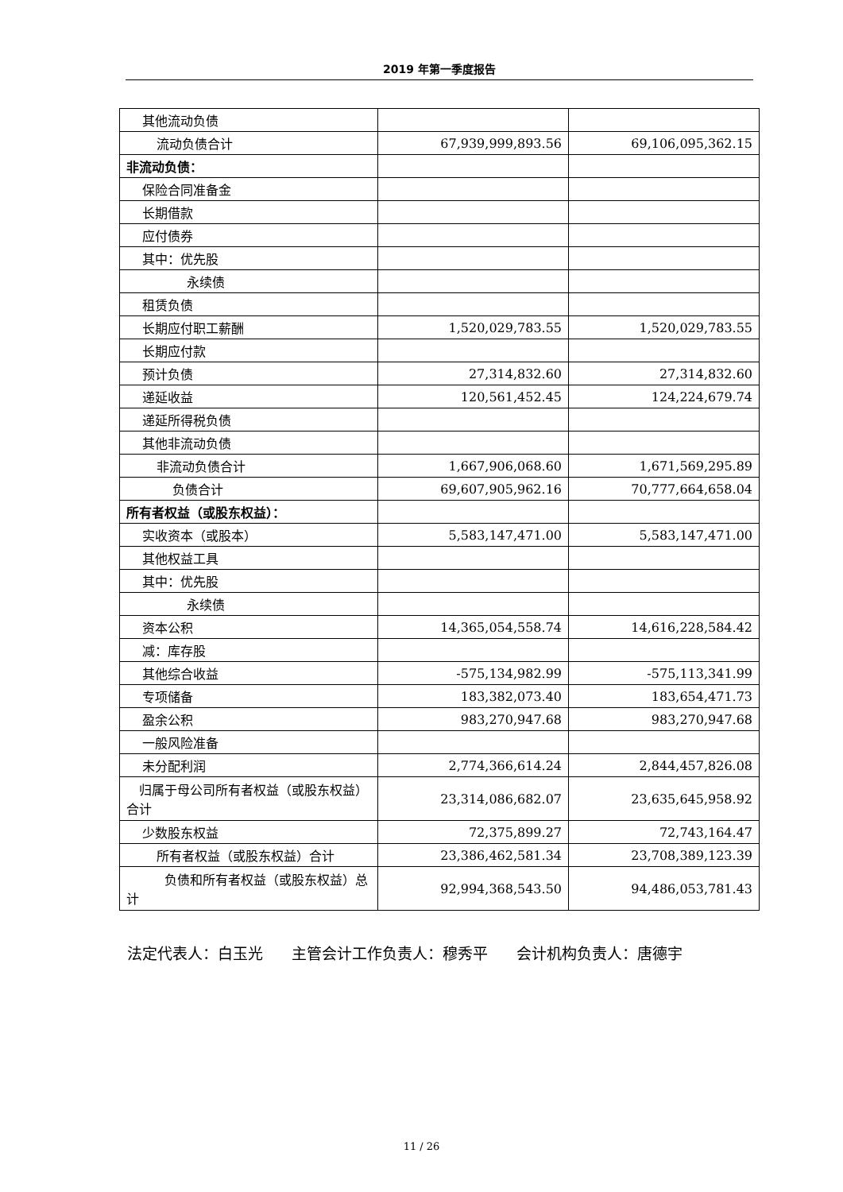2019 年第一季度报告
| 其他流动负债 | | |
| 流动负债合计 | 67,939,999,893.56 | 69,106,095,362.15 |
| 非流动负债： | | |
| 保险合同准备金 | | |
| 长期借款 | | |
| 应付债券 | | |
| 其中：优先股 | | |
| 永续债 | | |
| 租赁负债 | | |
| 长期应付职工薪酬 | 1,520,029,783.55 | 1,520,029,783.55 |
| 长期应付款 | | |
| 预计负债 | 27,314,832.60 | 27,314,832.60 |
| 递延收益 | 120,561,452.45 | 124,224,679.74 |
| 递延所得税负债 | | |
| 其他非流动负债 | | |
| 非流动负债合计 | 1,667,906,068.60 | 1,671,569,295.89 |
| 负债合计 | 69,607,905,962.16 | 70,777,664,658.04 |
| 所有者权益（或股东权益）： | | |
| 实收资本（或股本） | 5,583,147,471.00 | 5,583,147,471.00 |
| 其他权益工具 | | |
| 其中：优先股 | | |
| 永续债 | | |
| 资本公积 | 14,365,054,558.74 | 14,616,228,584.42 |
| 减：库存股 | | |
| 其他综合收益 | -575,134,982.99 | -575,113,341.99 |
| 专项储备 | 183,382,073.40 | 183,654,471.73 |
| 盈余公积 | 983,270,947.68 | 983,270,947.68 |
| 一般风险准备 | | |
| 未分配利润 | 2,774,366,614.24 | 2,844,457,826.08 |
| 归属于母公司所有者权益（或股东权益）合计 | 23,314,086,682.07 | 23,635,645,958.92 |
| 少数股东权益 | 72,375,899.27 | 72,743,164.47 |
| 所有者权益（或股东权益）合计 | 23,386,462,581.34 | 23,708,389,123.39 |
| 负债和所有者权益（或股东权益）总计 | 92,994,368,543.50 | 94,486,053,781.43 |
法定代表人：白玉光 主管会计工作负责人：穆秀平 会计机构负责人：唐德宇
11 / 26